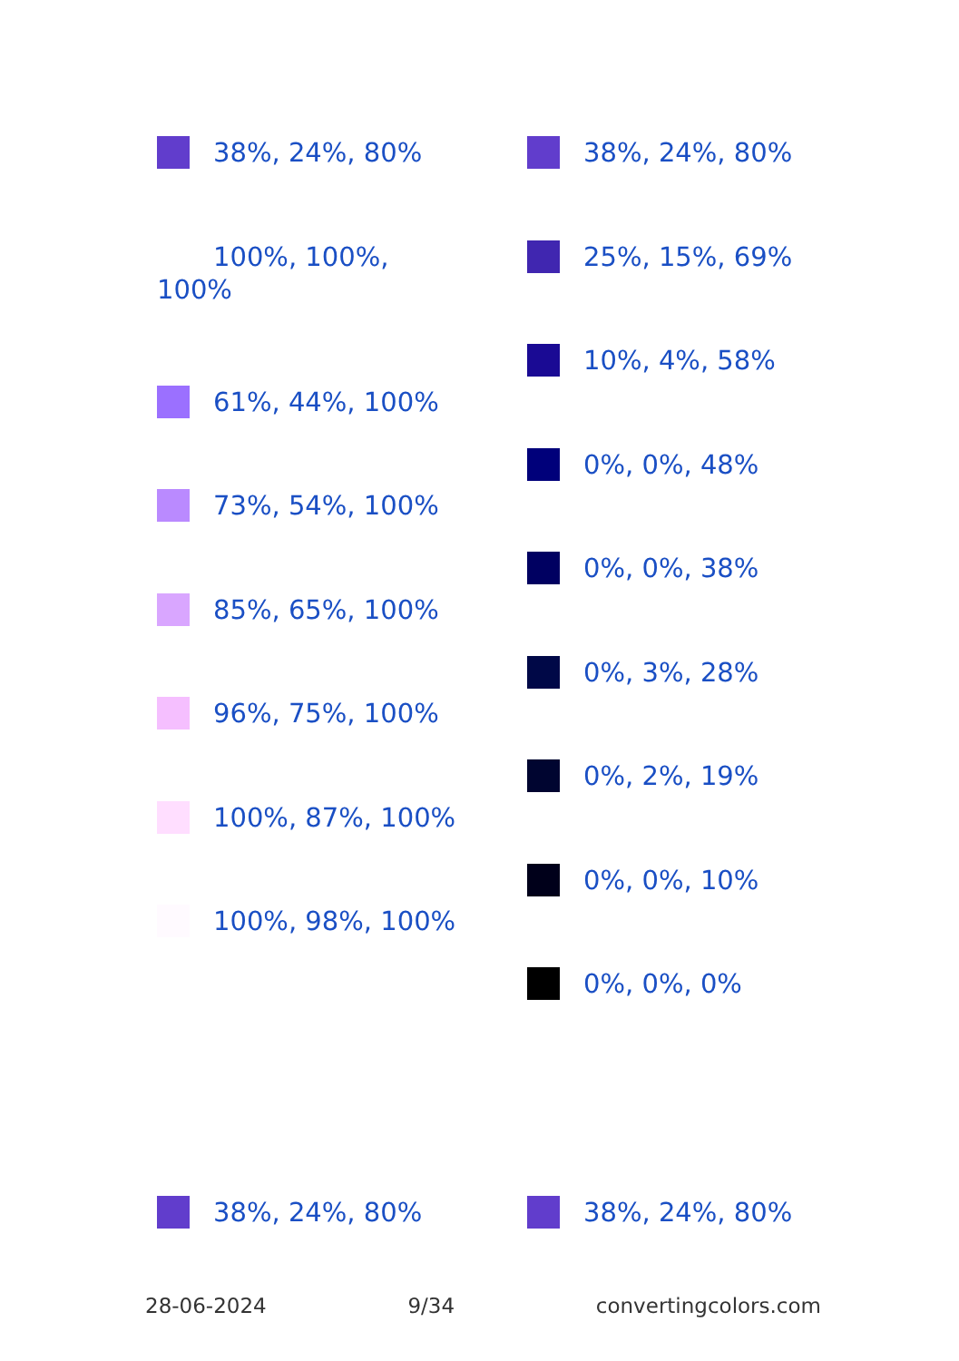38%, 24%, 80%
100%, 100%,
100%
61%, 44%, 100%
73%, 54%, 100%
85%, 65%, 100%
96%, 75%, 100%
100%, 87%, 100%
100%, 98%, 100%
38%, 24%, 80%
25%, 15%, 69%
10%, 4%, 58%
0%, 0%, 48%
0%, 0%, 38%
0%, 3%, 28%
0%, 2%, 19%
0%, 0%, 10%
0%, 0%, 0%
38%, 24%, 80% 38%, 24%, 80%
28-06-2024 9/34 convertingcolors.com